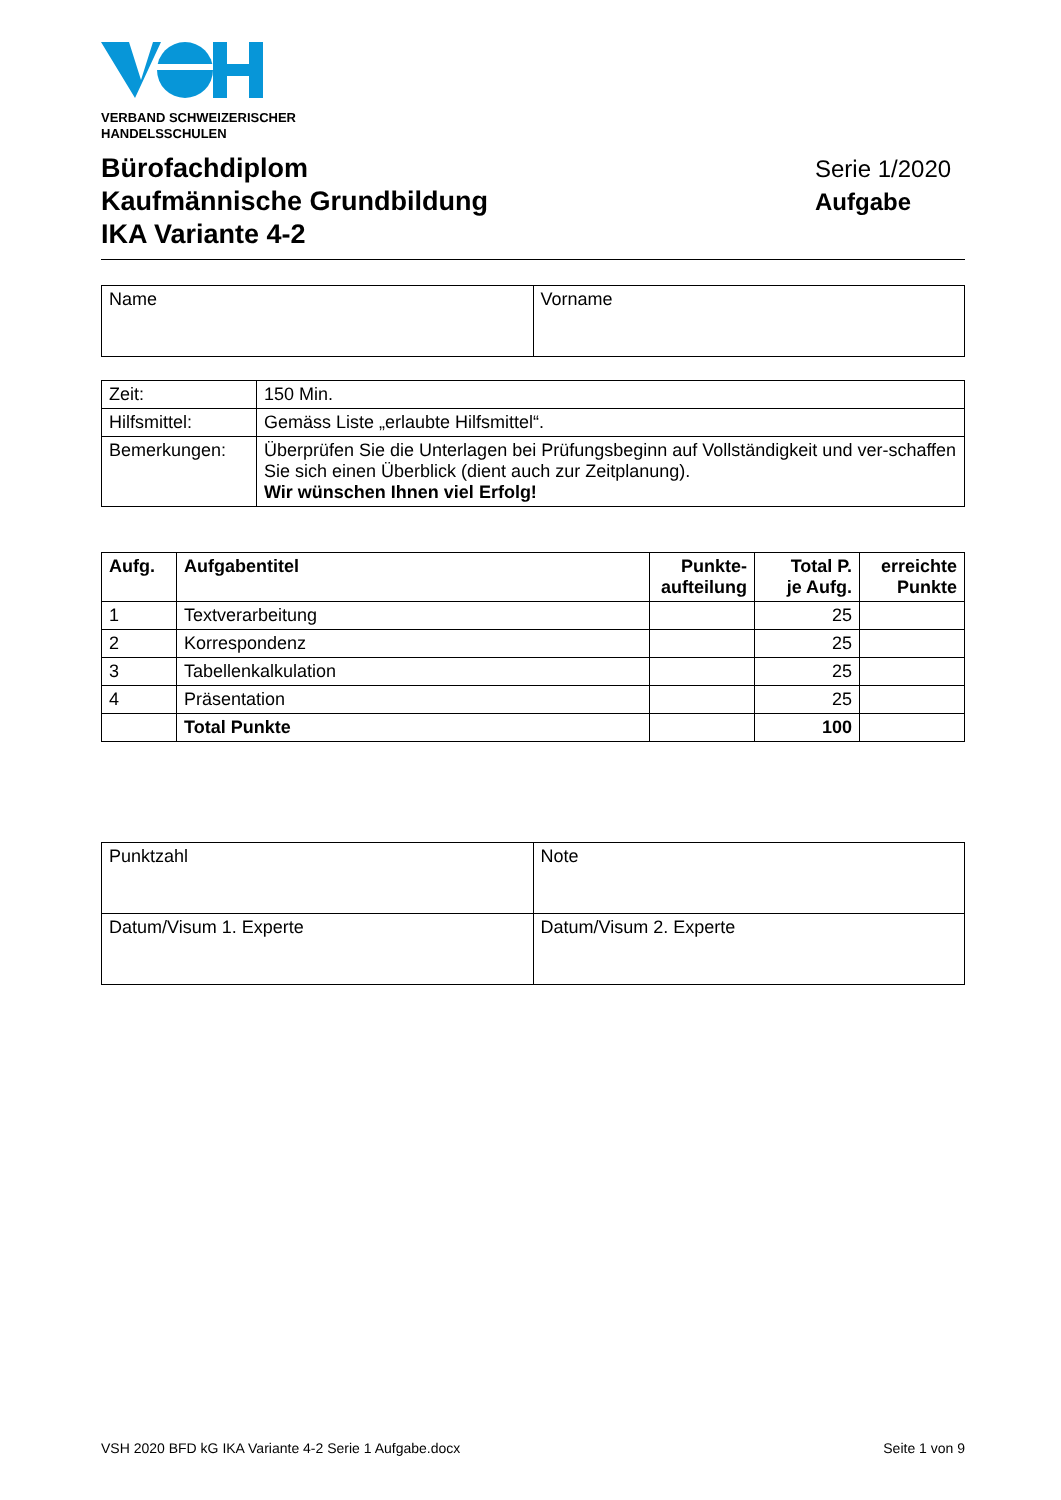VERBAND SCHWEIZERISCHER
HANDELSSCHULEN
Bürofachdiplom
Kaufmännische Grundbildung
IKA Variante 4-2
Serie 1/2020
Aufgabe
| Name | Vorname |
| Zeit: | 150 Min. |
| Hilfsmittel: | Gemäss Liste „erlaubte Hilfsmittel“. |
| Bemerkungen: | Überprüfen Sie die Unterlagen bei Prüfungsbeginn auf Vollständigkeit und ver-schaffen Sie sich einen Überblick (dient auch zur Zeitplanung). Wir wünschen Ihnen viel Erfolg! |
| Aufg. | Aufgabentitel | Punkte- aufteilung | Total P. je Aufg. | erreichte Punkte |
| --- | --- | --- | --- | --- |
| 1 | Textverarbeitung | | 25 | |
| 2 | Korrespondenz | | 25 | |
| 3 | Tabellenkalkulation | | 25 | |
| 4 | Präsentation | | 25 | |
| | Total Punkte | | 100 | |
| Punktzahl | Note |
| Datum/Visum 1. Experte | Datum/Visum 2. Experte |
VSH 2020 BFD kG IKA Variante 4-2 Serie 1 Aufgabe.docx Seite 1 von 9